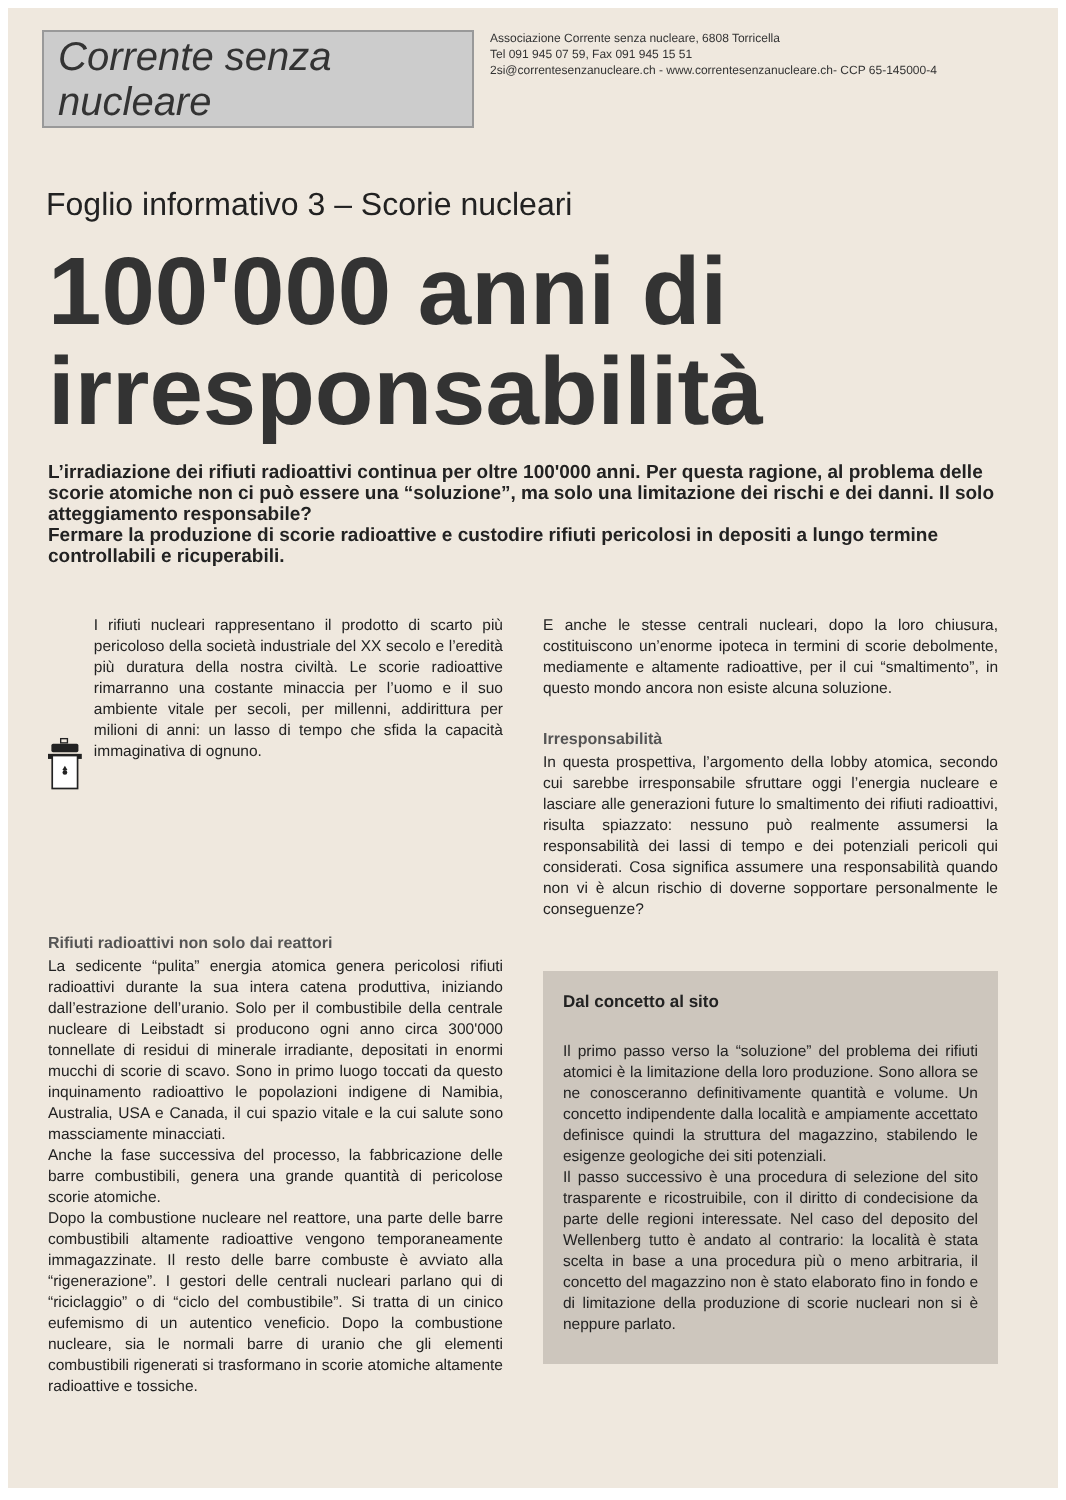Corrente senza nucleare
Associazione Corrente senza nucleare, 6808 Torricella
Tel 091 945 07 59, Fax 091 945 15 51
2si@correntesenzanucleare.ch - www.correntesenzanucleare.ch- CCP 65-145000-4
Foglio informativo 3 – Scorie nucleari
100'000 anni di irresponsabilità
L’irradiazione dei rifiuti radioattivi continua per oltre 100'000 anni. Per questa ragione, al problema delle scorie atomiche non ci può essere una “soluzione”, ma solo una limitazione dei rischi e dei danni. Il solo atteggiamento responsabile?
Fermare la produzione di scorie radioattive e custodire rifiuti pericolosi in depositi a lungo termine controllabili e ricuperabili.
I rifiuti nucleari rappresentano il prodotto di scarto più pericoloso della società industriale del XX secolo e l’eredità più duratura della nostra civiltà. Le scorie radioattive rimarranno una costante minaccia per l’uomo e il suo ambiente vitale per secoli, per millenni, addirittura per milioni di anni: un lasso di tempo che sfida la capacità immaginativa di ognuno.
Rifiuti radioattivi non solo dai reattori
La sedicente “pulita” energia atomica genera pericolosi rifiuti radioattivi durante la sua intera catena produttiva, iniziando dall’estrazione dell’uranio. Solo per il combustibile della centrale nucleare di Leibstadt si producono ogni anno circa 300'000 tonnellate di residui di minerale irradiante, depositati in enormi mucchi di scorie di scavo. Sono in primo luogo toccati da questo inquinamento radioattivo le popolazioni indigene di Namibia, Australia, USA e Canada, il cui spazio vitale e la cui salute sono massciamente minacciati.
Anche la fase successiva del processo, la fabbricazione delle barre combustibili, genera una grande quantità di pericolose scorie atomiche.
Dopo la combustione nucleare nel reattore, una parte delle barre combustibili altamente radioattive vengono temporaneamente immagazzinate. Il resto delle barre combuste è avviato alla “rigenerazione”. I gestori delle centrali nucleari parlano qui di “riciclaggio” o di “ciclo del combustibile”. Si tratta di un cinico eufemismo di un autentico veneficio. Dopo la combustione nucleare, sia le normali barre di uranio che gli elementi combustibili rigenerati si trasformano in scorie atomiche altamente radioattive e tossiche.
E anche le stesse centrali nucleari, dopo la loro chiusura, costituiscono un’enorme ipoteca in termini di scorie debolmente, mediamente e altamente radioattive, per il cui “smaltimento”, in questo mondo ancora non esiste alcuna soluzione.
Irresponsabilità
In questa prospettiva, l’argomento della lobby atomica, secondo cui sarebbe irresponsabile sfruttare oggi l’energia nucleare e lasciare alle generazioni future lo smaltimento dei rifiuti radioattivi, risulta spiazzato: nessuno può realmente assumersi la responsabilità dei lassi di tempo e dei potenziali pericoli qui considerati. Cosa significa assumere una responsabilità quando non vi è alcun rischio di doverne sopportare personalmente le conseguenze?
Dal concetto al sito
Il primo passo verso la “soluzione” del problema dei rifiuti atomici è la limitazione della loro produzione. Sono allora se ne conosceranno definitivamente quantità e volume. Un concetto indipendente dalla località e ampiamente accettato definisce quindi la struttura del magazzino, stabilendo le esigenze geologiche dei siti potenziali.
Il passo successivo è una procedura di selezione del sito trasparente e ricostruibile, con il diritto di condecisione da parte delle regioni interessate. Nel caso del deposito del Wellenberg tutto è andato al contrario: la località è stata scelta in base a una procedura più o meno arbitraria, il concetto del magazzino non è stato elaborato fino in fondo e di limitazione della produzione di scorie nucleari non si è neppure parlato.